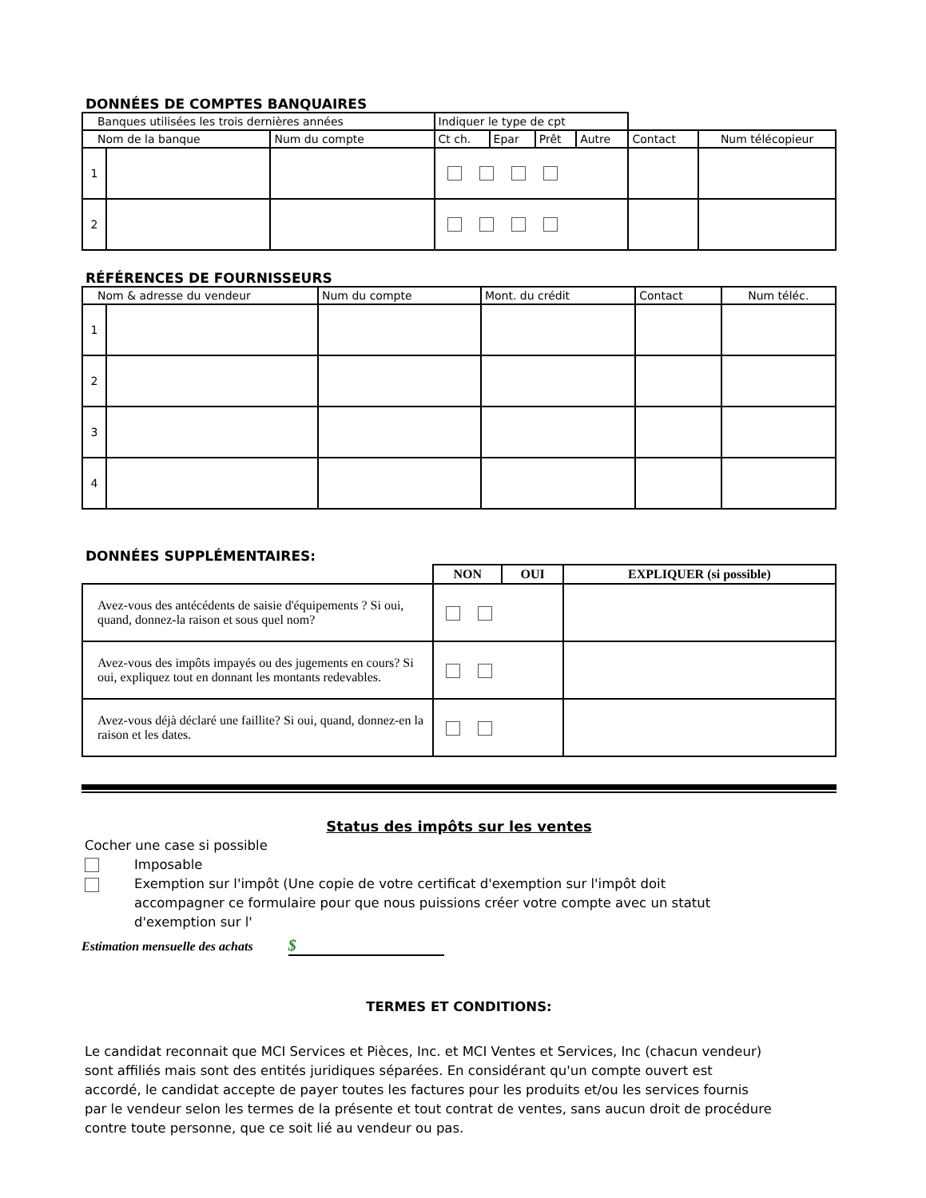DONNÉES DE COMPTES BANQUAIRES
| Banques utilisées les trois dernières années | | | Indiquer le type de cpt | | | | | |
| Nom de la banque | | Num du compte | Ct ch. | Epar | Prêt | Autre | Contact | Num télécopieur |
| 1 | | | | | | | | |
| 2 | | | | | | | | |
RÉFÉRENCES DE FOURNISSEURS
| Nom & adresse du vendeur | | Num du compte | Mont. du crédit | Contact | Num téléc. |
| 1 | | | | | |
| 2 | | | | | |
| 3 | | | | | |
| 4 | | | | | |
DONNÉES SUPPLÉMENTAIRES:
| | NON | OUI | EXPLIQUER (si possible) |
| Avez-vous des antécédents de saisie d'équipements ? Si oui, quand, donnez-la raison et sous quel nom? | | | |
| Avez-vous des impôts impayés ou des jugements en cours? Si oui, expliquez tout en donnant les montants redevables. | | | |
| Avez-vous déjà déclaré une faillite? Si oui, quand, donnez-en la raison et les dates. | | | |
Status des impôts sur les ventes
Cocher une case si possible
Imposable
Exemption sur l'impôt (Une copie de votre certificat d'exemption sur l'impôt doit accompagner ce formulaire pour que nous puissions créer votre compte avec un statut d'exemption sur l'
Estimation mensuelle des achats $
TERMES ET CONDITIONS:
Le candidat reconnait que MCI Services et Pièces, Inc. et MCI Ventes et Services, Inc (chacun vendeur) sont affiliés mais sont des entités juridiques séparées. En considérant qu'un compte ouvert est accordé, le candidat accepte de payer toutes les factures pour les produits et/ou les services fournis par le vendeur selon les termes de la présente et tout contrat de ventes, sans aucun droit de procédure contre toute personne, que ce soit lié au vendeur ou pas.